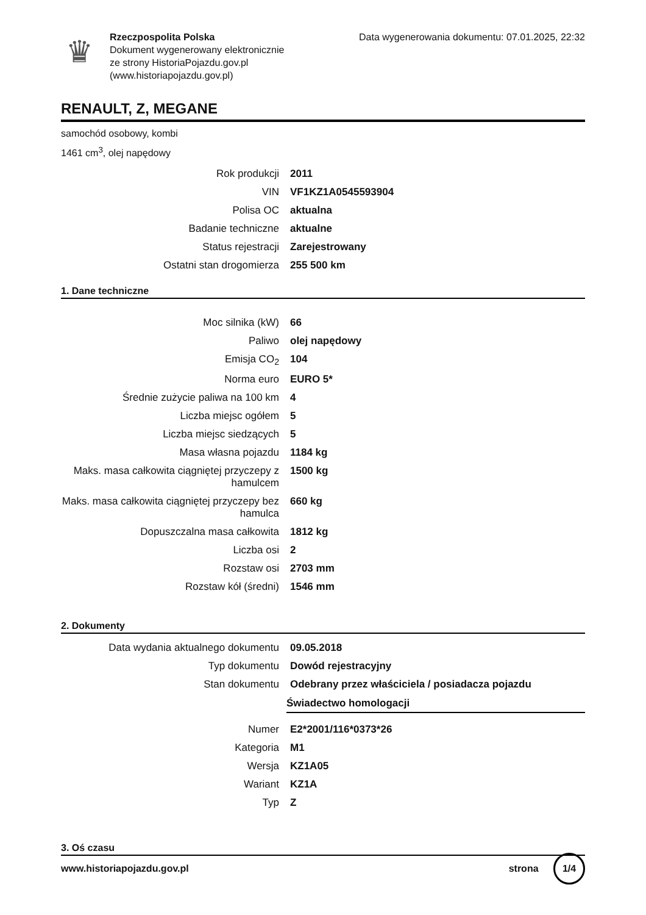♛
Rzeczpospolita Polska
Dokument wygenerowany elektronicznie
ze strony HistoriaPojazdu.gov.pl
(www.historiapojazdu.gov.pl)
Data wygenerowania dokumentu: 07.01.2025, 22:32
RENAULT, Z, MEGANE
samochód osobowy, kombi
1461 cm<sup>3</sup>, olej napędowy
| Rok produkcji | 2011 |
| VIN | VF1KZ1A0545593904 |
| Polisa OC | aktualna |
| Badanie techniczne | aktualne |
| Status rejestracji | Zarejestrowany |
| Ostatni stan drogomierza | 255 500 km |
1. Dane techniczne
| Moc silnika (kW) | 66 |
| Paliwo | olej napędowy |
| Emisja CO<sub>2</sub> | 104 |
| Norma euro | EURO 5* |
| Średnie zużycie paliwa na 100 km | 4 |
| Liczba miejsc ogółem | 5 |
| Liczba miejsc siedzących | 5 |
| Masa własna pojazdu | 1184 kg |
| Maks. masa całkowita ciągniętej przyczepy z hamulcem | 1500 kg |
| Maks. masa całkowita ciągniętej przyczepy bez hamulca | 660 kg |
| Dopuszczalna masa całkowita | 1812 kg |
| Liczba osi | 2 |
| Rozstaw osi | 2703 mm |
| Rozstaw kół (średni) | 1546 mm |
2. Dokumenty
| Data wydania aktualnego dokumentu | 09.05.2018 |
| Typ dokumentu | Dowód rejestracyjny |
| Stan dokumentu | Odebrany przez właściciela / posiadacza pojazdu |
Świadectwo homologacji
| Numer | E2*2001/116*0373*26 |
| Kategoria | M1 |
| Wersja | KZ1A05 |
| Wariant | KZ1A |
| Typ | Z |
3. Oś czasu
www.historiapojazdu.gov.pl strona 1/4